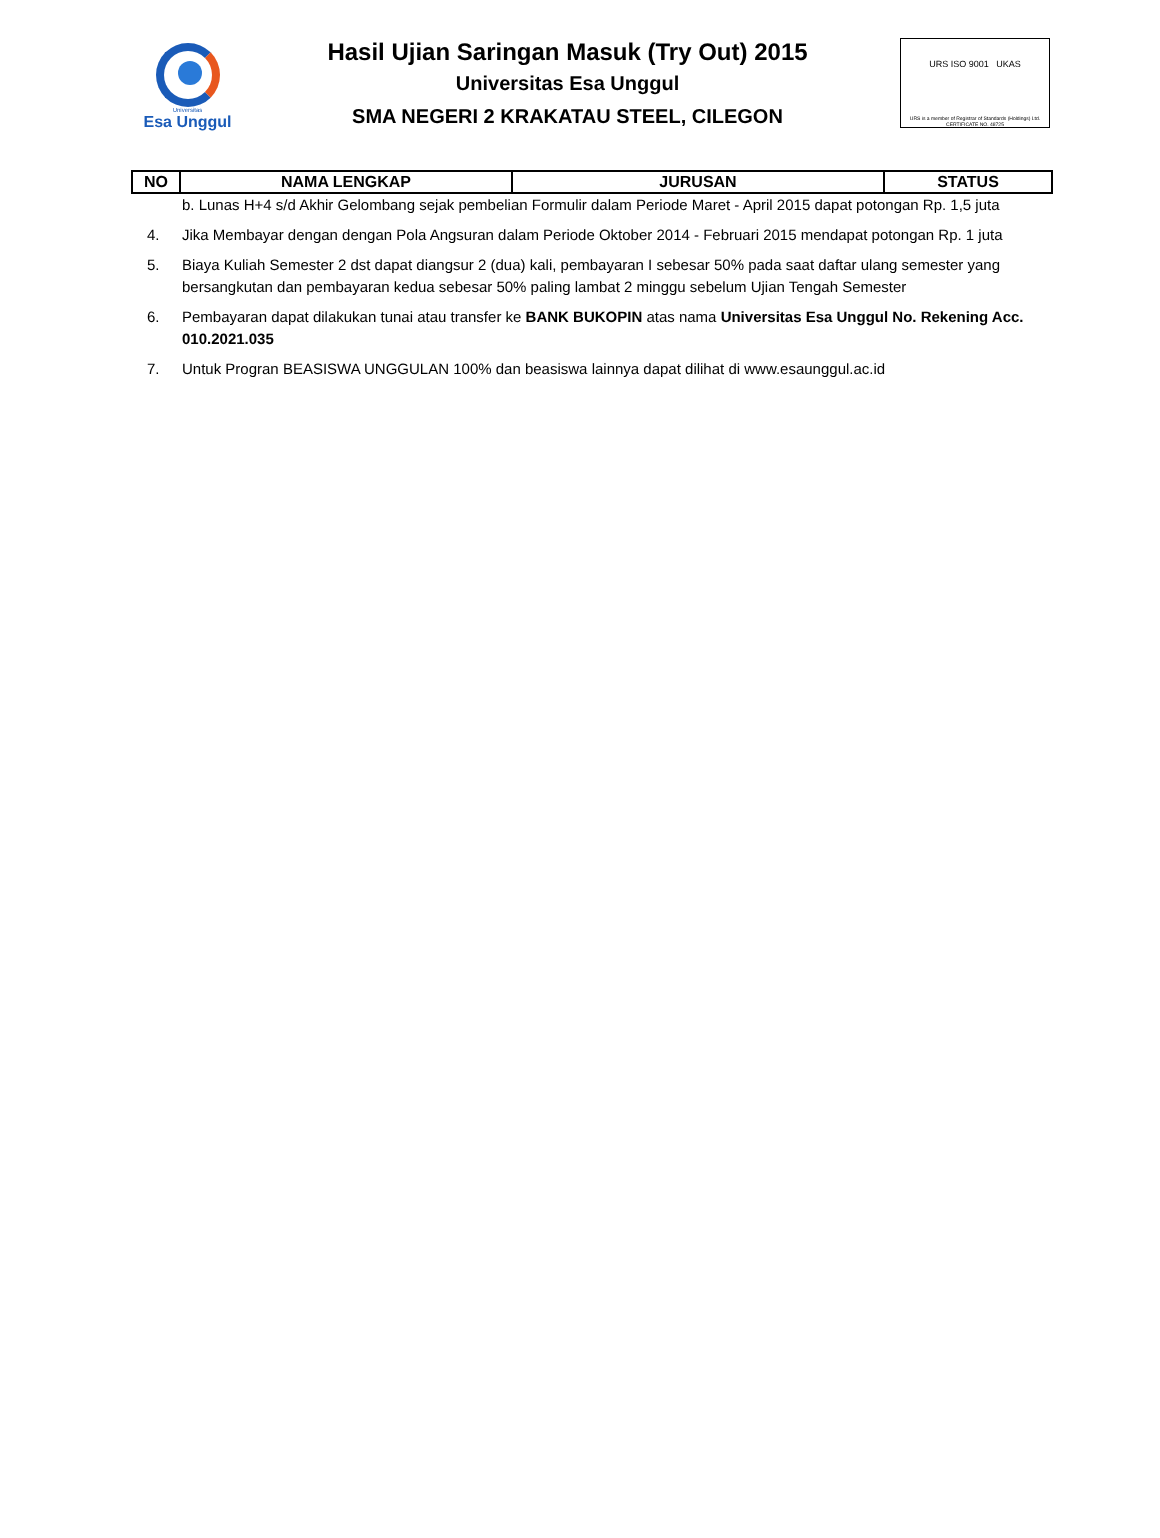Universitas
Esa Unggul
Hasil Ujian Saringan Masuk (Try Out) 2015
Universitas Esa Unggul
SMA NEGERI 2 KRAKATAU STEEL, CILEGON
URS ISO 9001 UKAS
URS is a member of Registrar of Standards (Holdings) Ltd. CERTIFICATE NO. 48725
| NO | NAMA LENGKAP | JURUSAN | STATUS |
| --- | --- | --- | --- |
b. Lunas H+4 s/d Akhir Gelombang sejak pembelian Formulir dalam Periode Maret - April 2015 dapat potongan Rp. 1,5 juta
4. Jika Membayar dengan dengan Pola Angsuran dalam Periode Oktober 2014 - Februari 2015 mendapat potongan Rp. 1 juta
5. Biaya Kuliah Semester 2 dst dapat diangsur 2 (dua) kali, pembayaran I sebesar 50% pada saat daftar ulang semester yang bersangkutan dan pembayaran kedua sebesar 50% paling lambat 2 minggu sebelum Ujian Tengah Semester
6. Pembayaran dapat dilakukan tunai atau transfer ke BANK BUKOPIN atas nama Universitas Esa Unggul No. Rekening Acc. 010.2021.035
7. Untuk Progran BEASISWA UNGGULAN 100% dan beasiswa lainnya dapat dilihat di www.esaunggul.ac.id